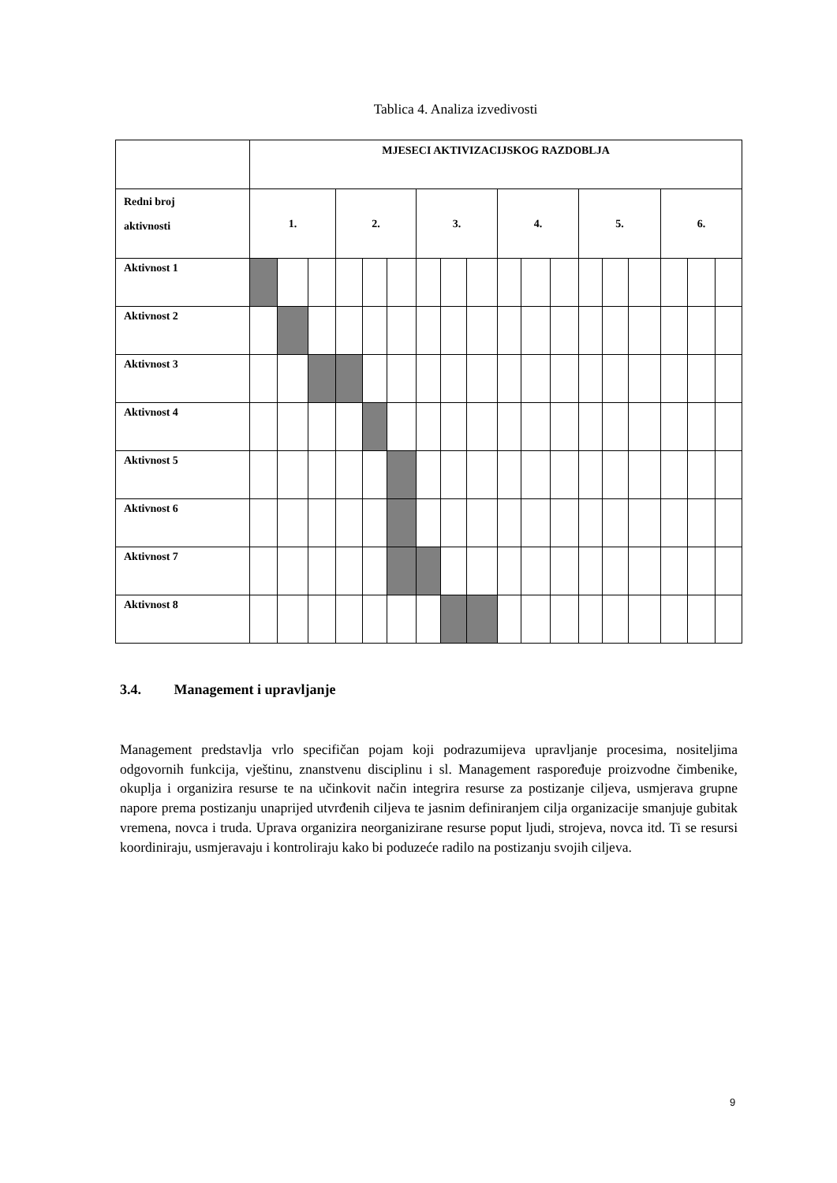Tablica 4. Analiza izvedivosti
| | MJESECI AKTIVIZACIJSKOG RAZDOBLJA | | | | | | | | | | | | | | | | | |
| --- | --- | --- | --- | --- | --- | --- | --- | --- | --- | --- | --- | --- | --- | --- | --- | --- | --- | --- |
| Redni broj aktivnosti | 1. | | | 2. | | | 3. | | | 4. | | | 5. | | | 6. | | |
| Aktivnost 1 | | | | | | | | | | | | | | | | | | |
| Aktivnost 2 | | | | | | | | | | | | | | | | | | |
| Aktivnost 3 | | | | | | | | | | | | | | | | | | |
| Aktivnost 4 | | | | | | | | | | | | | | | | | | |
| Aktivnost 5 | | | | | | | | | | | | | | | | | | |
| Aktivnost 6 | | | | | | | | | | | | | | | | | | |
| Aktivnost 7 | | | | | | | | | | | | | | | | | | |
| Aktivnost 8 | | | | | | | | | | | | | | | | | | |
3.4. Management i upravljanje
Management predstavlja vrlo specifičan pojam koji podrazumijeva upravljanje procesima, nositeljima odgovornih funkcija, vještinu, znanstvenu disciplinu i sl. Management raspoređuje proizvodne čimbenike, okuplja i organizira resurse te na učinkovit način integrira resurse za postizanje ciljeva, usmjerava grupne napore prema postizanju unaprijed utvrđenih ciljeva te jasnim definiranjem cilja organizacije smanjuje gubitak vremena, novca i truda. Uprava organizira neorganizirane resurse poput ljudi, strojeva, novca itd. Ti se resursi koordiniraju, usmjeravaju i kontroliraju kako bi poduzeće radilo na postizanju svojih ciljeva.
9